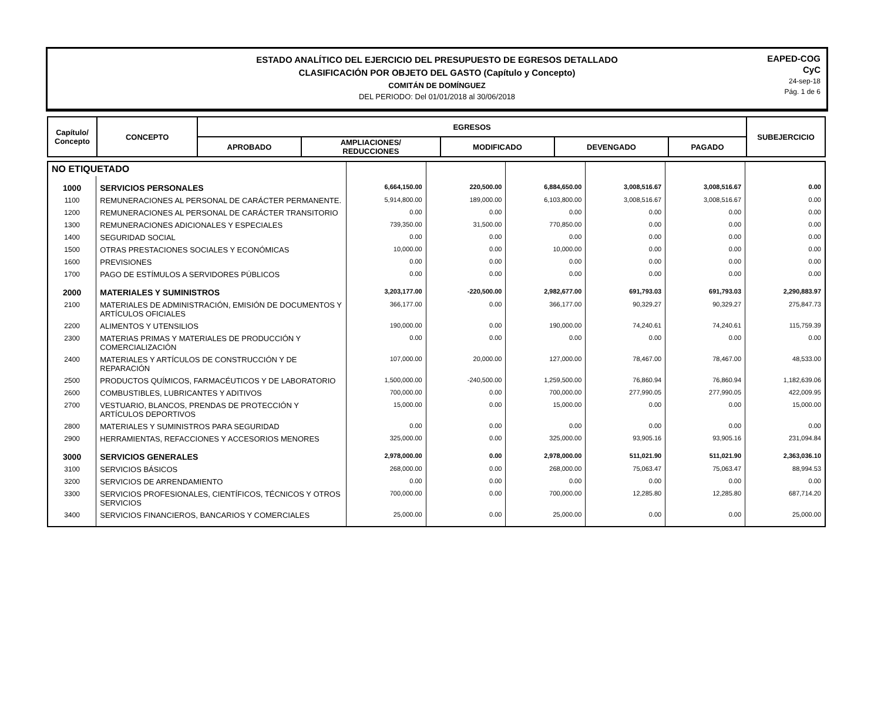ESTADO ANALÍTICO DEL EJERCICIO DEL PRESUPUESTO DE EGRESOS DETALLADO
CLASIFICACIÓN POR OBJETO DEL GASTO (Capítulo y Concepto)
COMITÁN DE DOMÍNGUEZ
DEL PERIODO: Del 01/01/2018 al 30/06/2018
EAPED-COG
CyC
24-sep-18
Pág. 1 de 6
| Capítulo/ Concepto | CONCEPTO | EGRESOS | | | | | SUBEJERCICIO |
| --- | --- | --- | --- | --- | --- | --- | --- |
| | | APROBADO | AMPLIACIONES/ REDUCCIONES | MODIFICADO | DEVENGADO | PAGADO | |
| NO ETIQUETADO | | | | | | | |
| 1000 | SERVICIOS PERSONALES | 6,664,150.00 | 220,500.00 | 6,884,650.00 | 3,008,516.67 | 3,008,516.67 | 0.00 |
| 1100 | REMUNERACIONES AL PERSONAL DE CARÁCTER PERMANENTE. | 5,914,800.00 | 189,000.00 | 6,103,800.00 | 3,008,516.67 | 3,008,516.67 | 0.00 |
| 1200 | REMUNERACIONES AL PERSONAL DE CARÁCTER TRANSITORIO | 0.00 | 0.00 | 0.00 | 0.00 | 0.00 | 0.00 |
| 1300 | REMUNERACIONES ADICIONALES Y ESPECIALES | 739,350.00 | 31,500.00 | 770,850.00 | 0.00 | 0.00 | 0.00 |
| 1400 | SEGURIDAD SOCIAL | 0.00 | 0.00 | 0.00 | 0.00 | 0.00 | 0.00 |
| 1500 | OTRAS PRESTACIONES SOCIALES Y ECONÓMICAS | 10,000.00 | 0.00 | 10,000.00 | 0.00 | 0.00 | 0.00 |
| 1600 | PREVISIONES | 0.00 | 0.00 | 0.00 | 0.00 | 0.00 | 0.00 |
| 1700 | PAGO DE ESTÍMULOS A SERVIDORES PÚBLICOS | 0.00 | 0.00 | 0.00 | 0.00 | 0.00 | 0.00 |
| 2000 | MATERIALES Y SUMINISTROS | 3,203,177.00 | -220,500.00 | 2,982,677.00 | 691,793.03 | 691,793.03 | 2,290,883.97 |
| 2100 | MATERIALES DE ADMINISTRACIÓN, EMISIÓN DE DOCUMENTOS Y ARTÍCULOS OFICIALES | 366,177.00 | 0.00 | 366,177.00 | 90,329.27 | 90,329.27 | 275,847.73 |
| 2200 | ALIMENTOS Y UTENSILIOS | 190,000.00 | 0.00 | 190,000.00 | 74,240.61 | 74,240.61 | 115,759.39 |
| 2300 | MATERIAS PRIMAS Y MATERIALES DE PRODUCCIÓN Y COMERCIALIZACIÓN | 0.00 | 0.00 | 0.00 | 0.00 | 0.00 | 0.00 |
| 2400 | MATERIALES Y ARTÍCULOS DE CONSTRUCCIÓN Y DE REPARACIÓN | 107,000.00 | 20,000.00 | 127,000.00 | 78,467.00 | 78,467.00 | 48,533.00 |
| 2500 | PRODUCTOS QUÍMICOS, FARMACÉUTICOS Y DE LABORATORIO | 1,500,000.00 | -240,500.00 | 1,259,500.00 | 76,860.94 | 76,860.94 | 1,182,639.06 |
| 2600 | COMBUSTIBLES, LUBRICANTES Y ADITIVOS | 700,000.00 | 0.00 | 700,000.00 | 277,990.05 | 277,990.05 | 422,009.95 |
| 2700 | VESTUARIO, BLANCOS, PRENDAS DE PROTECCIÓN Y ARTÍCULOS DEPORTIVOS | 15,000.00 | 0.00 | 15,000.00 | 0.00 | 0.00 | 15,000.00 |
| 2800 | MATERIALES Y SUMINISTROS PARA SEGURIDAD | 0.00 | 0.00 | 0.00 | 0.00 | 0.00 | 0.00 |
| 2900 | HERRAMIENTAS, REFACCIONES Y ACCESORIOS MENORES | 325,000.00 | 0.00 | 325,000.00 | 93,905.16 | 93,905.16 | 231,094.84 |
| 3000 | SERVICIOS GENERALES | 2,978,000.00 | 0.00 | 2,978,000.00 | 511,021.90 | 511,021.90 | 2,363,036.10 |
| 3100 | SERVICIOS BÁSICOS | 268,000.00 | 0.00 | 268,000.00 | 75,063.47 | 75,063.47 | 88,994.53 |
| 3200 | SERVICIOS DE ARRENDAMIENTO | 0.00 | 0.00 | 0.00 | 0.00 | 0.00 | 0.00 |
| 3300 | SERVICIOS PROFESIONALES, CIENTÍFICOS, TÉCNICOS Y OTROS SERVICIOS | 700,000.00 | 0.00 | 700,000.00 | 12,285.80 | 12,285.80 | 687,714.20 |
| 3400 | SERVICIOS FINANCIEROS, BANCARIOS Y COMERCIALES | 25,000.00 | 0.00 | 25,000.00 | 0.00 | 0.00 | 25,000.00 |